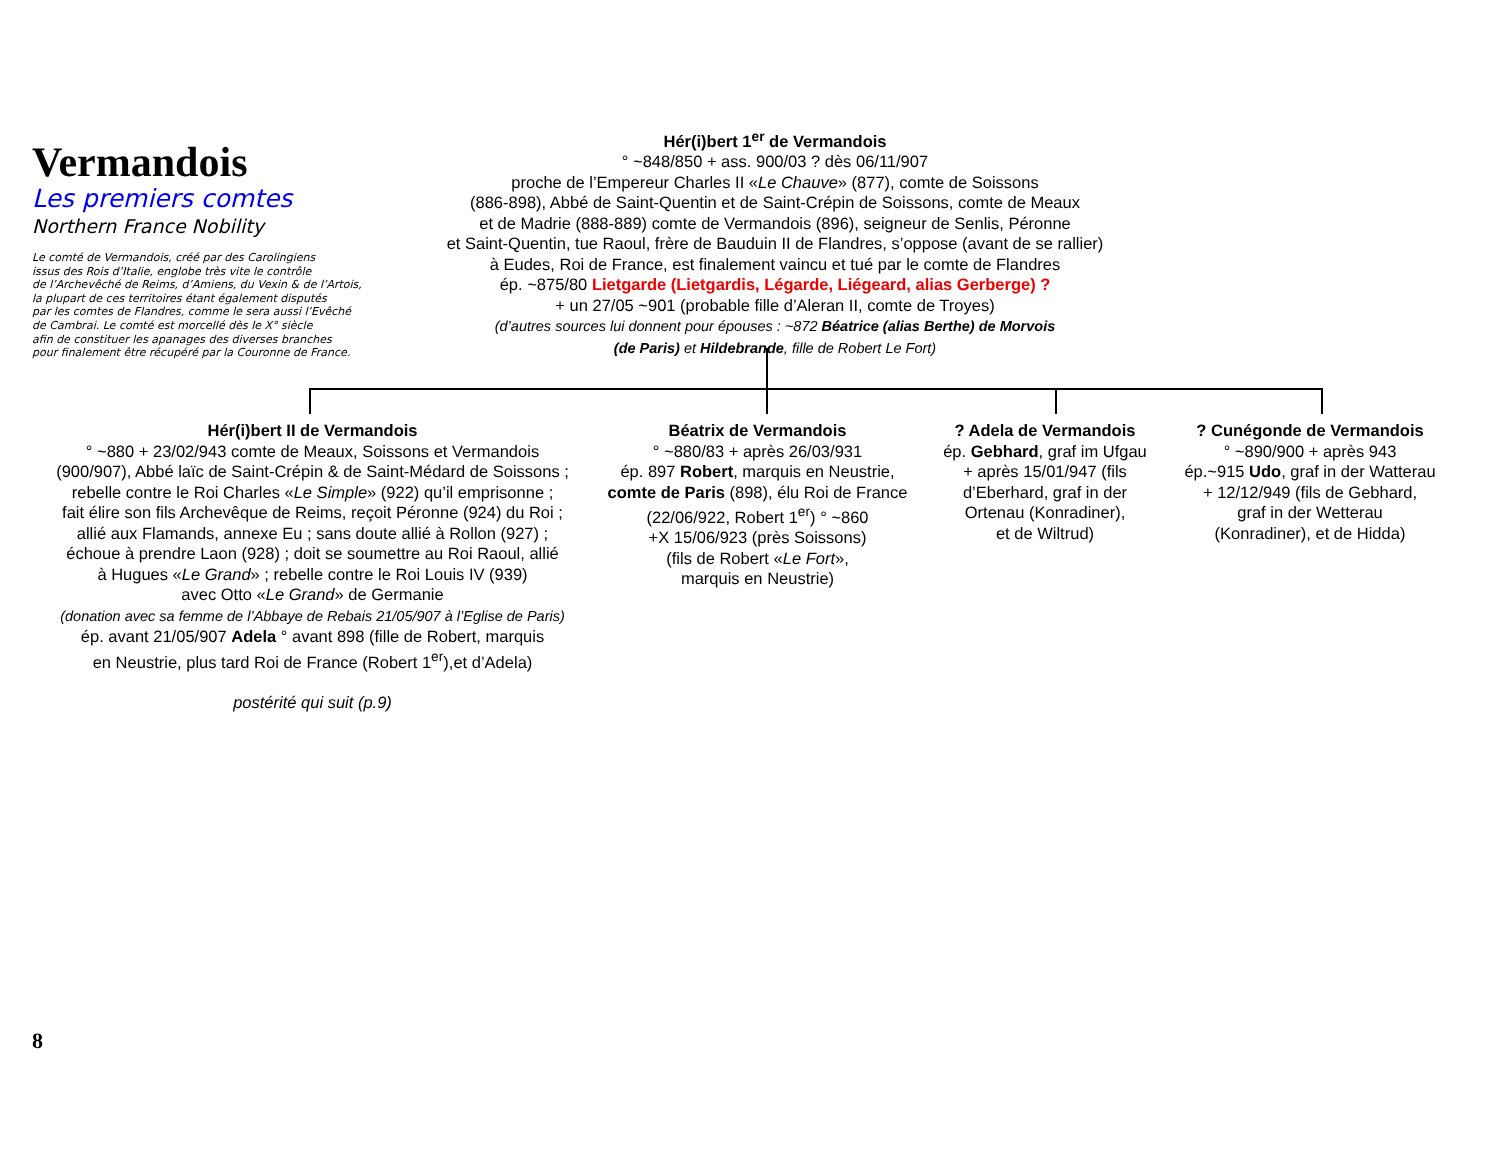Vermandois
Les premiers comtes
Northern France Nobility
Le comté de Vermandois, créé par des Carolingiens
issus des Rois d’Italie, englobe très vite le contrôle
de l’Archevêché de Reims, d’Amiens, du Vexin & de l’Artois,
la plupart de ces territoires étant également disputés
par les comtes de Flandres, comme le sera aussi l’Evêché
de Cambrai. Le comté est morcellé dès le X° siècle
afin de constituer les apanages des diverses branches
pour finalement être récupéré par la Couronne de France.
Hér(i)bert 1<sup>er</sup> de Vermandois
° ~848/850 + ass. 900/03 ? dès 06/11/907
proche de l’Empereur Charles II «Le Chauve» (877), comte de Soissons
(886-898), Abbé de Saint-Quentin et de Saint-Crépin de Soissons, comte de Meaux
et de Madrie (888-889) comte de Vermandois (896), seigneur de Senlis, Péronne
et Saint-Quentin, tue Raoul, frère de Bauduin II de Flandres, s’oppose (avant de se rallier)
à Eudes, Roi de France, est finalement vaincu et tué par le comte de Flandres
ép. ~875/80 Lietgarde (Lietgardis, Légarde, Liégeard, alias Gerberge) ?
+ un 27/05 ~901 (probable fille d’Aleran II, comte de Troyes)
(d’autres sources lui donnent pour épouses : ~872 Béatrice (alias Berthe) de Morvois
(de Paris) et Hildebrande, fille de Robert Le Fort)
Hér(i)bert II de Vermandois
° ~880 + 23/02/943 comte de Meaux, Soissons et Vermandois
(900/907), Abbé laïc de Saint-Crépin & de Saint-Médard de Soissons ;
rebelle contre le Roi Charles «Le Simple» (922) qu’il emprisonne ;
fait élire son fils Archevêque de Reims, reçoit Péronne (924) du Roi ;
allié aux Flamands, annexe Eu ; sans doute allié à Rollon (927) ;
échoue à prendre Laon (928) ; doit se soumettre au Roi Raoul, allié
à Hugues «Le Grand» ; rebelle contre le Roi Louis IV (939)
avec Otto «Le Grand» de Germanie
(donation avec sa femme de l’Abbaye de Rebais 21/05/907 à l’Eglise de Paris)
ép. avant 21/05/907 Adela ° avant 898 (fille de Robert, marquis
en Neustrie, plus tard Roi de France (Robert 1<sup>er</sup>),et d’Adela)
postérité qui suit (p.9)
Béatrix de Vermandois
° ~880/83 + après 26/03/931
ép. 897 Robert, marquis en Neustrie,
comte de Paris (898), élu Roi de France
(22/06/922, Robert 1<sup>er</sup>) ° ~860
+X 15/06/923 (près Soissons)
(fils de Robert «Le Fort»,
marquis en Neustrie)
? Adela de Vermandois
ép. Gebhard, graf im Ufgau
+ après 15/01/947 (fils
d’Eberhard, graf in der
Ortenau (Konradiner),
et de Wiltrud)
? Cunégonde de Vermandois
° ~890/900 + après 943
ép.~915 Udo, graf in der Watterau
+ 12/12/949 (fils de Gebhard,
graf in der Wetterau
(Konradiner), et de Hidda)
8